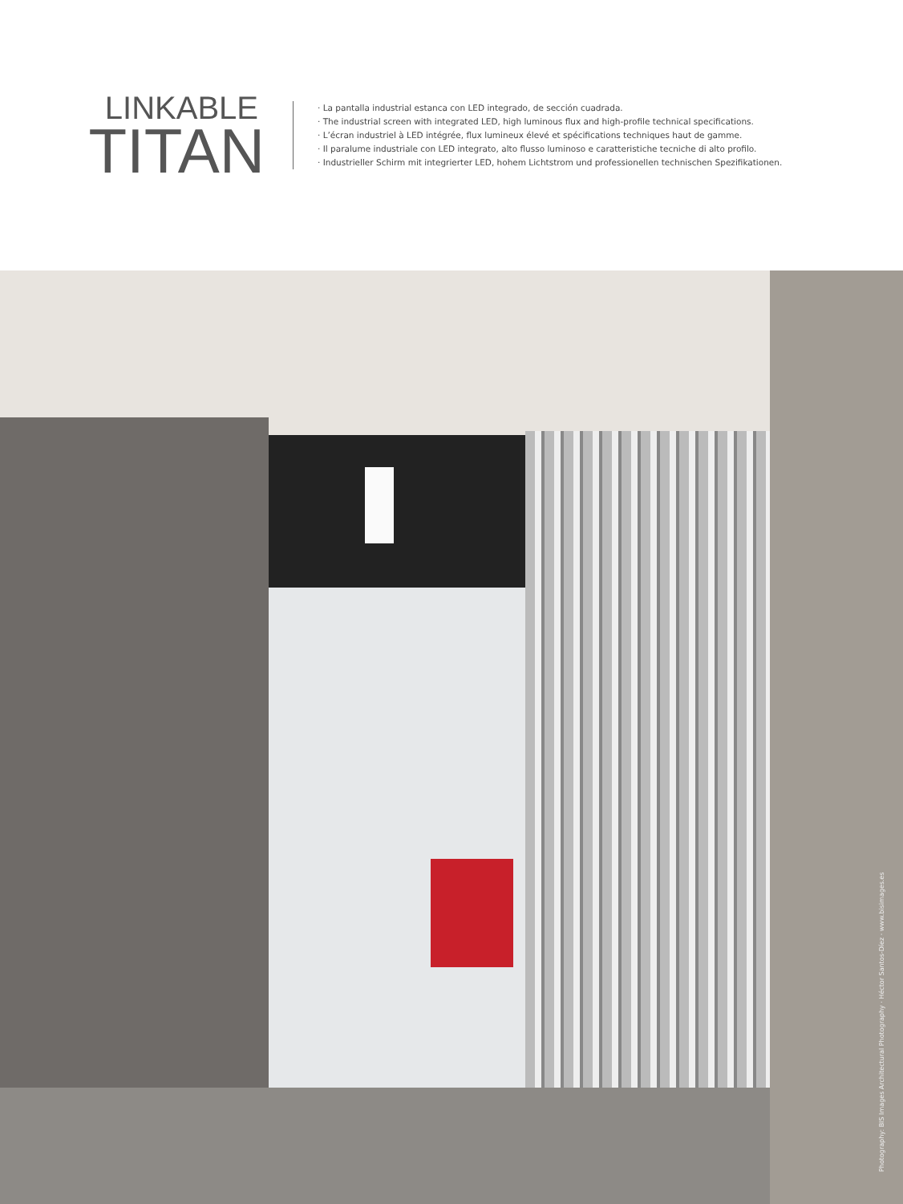LINKABLE
TITAN
· La pantalla industrial estanca con LED integrado, de sección cuadrada.
· The industrial screen with integrated LED, high luminous flux and high-profile technical specifications.
· L’écran industriel à LED intégrée, flux lumineux élevé et spécifications techniques haut de gamme.
· Il paralume industriale con LED integrato, alto flusso luminoso e caratteristiche tecniche di alto profilo.
· Industrieller Schirm mit integrierter LED, hohem Lichtstrom und professionellen technischen Spezifikationen.
Photography: BIS Images Architectural Photography · Héctor Santos-Díez · www.bisimages.es